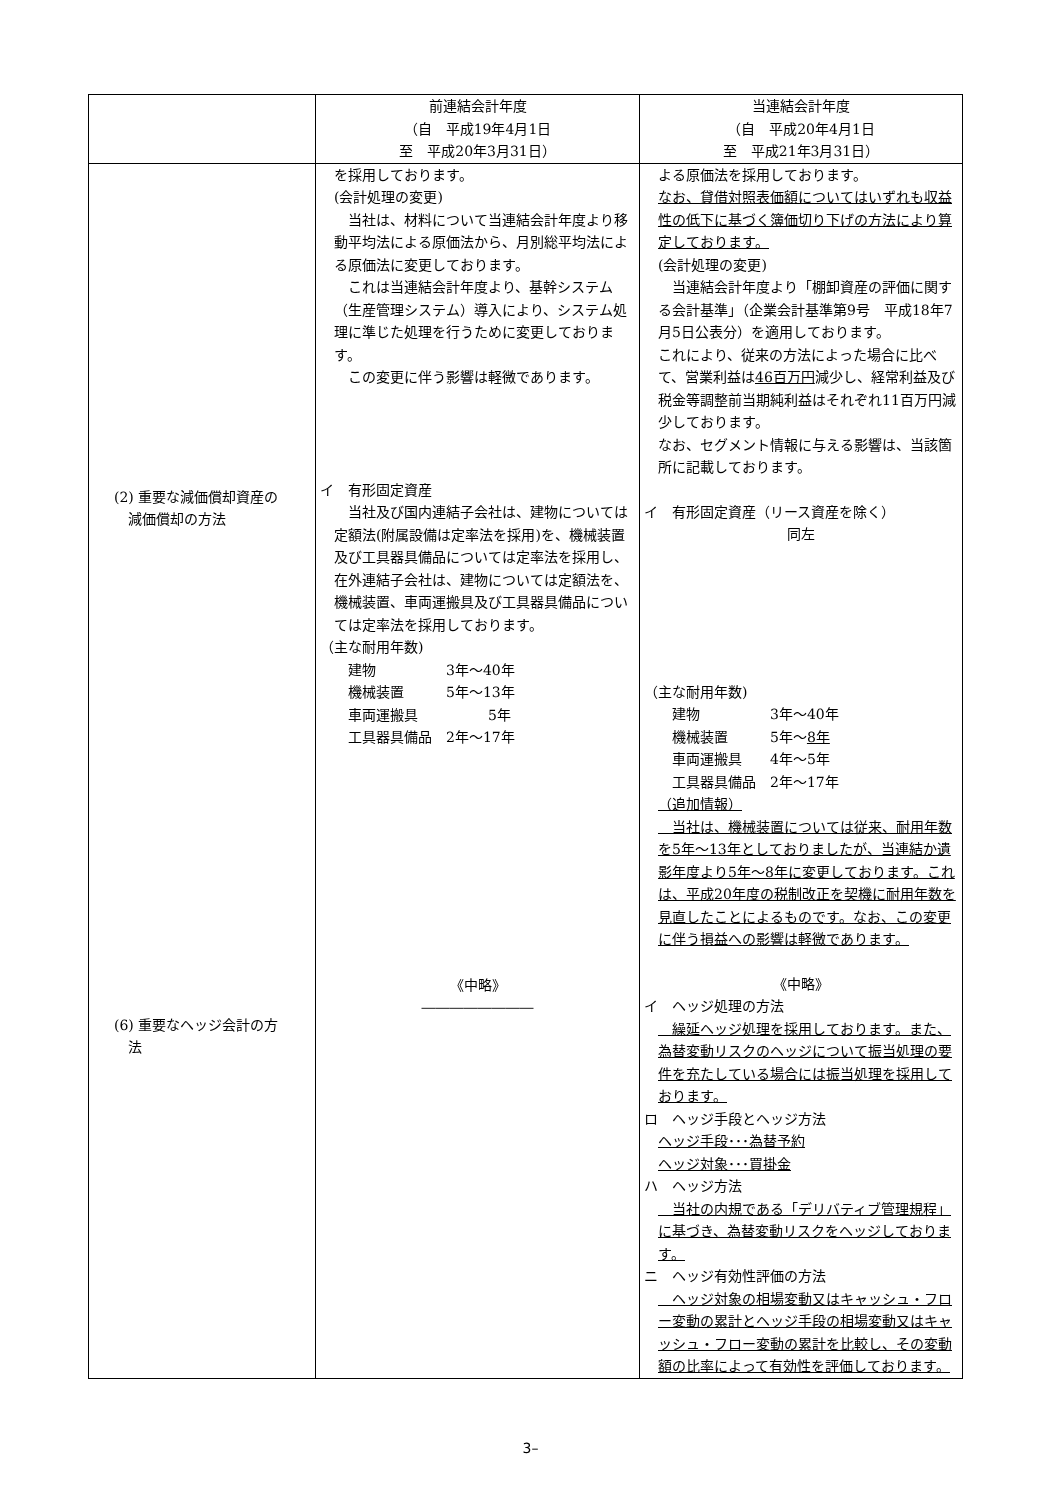| | 前連結会計年度 （自 平成19年4月1日 至 平成20年3月31日） | 当連結会計年度 （自 平成20年4月1日 至 平成21年3月31日） |
| (2) 重要な減価償却資産の 減価償却の方法 (6) 重要なヘッジ会計の方 法 | を採用しております。 (会計処理の変更) 当社は、材料について当連結会計年度より移動平均法による原価法から、月別総平均法による原価法に変更しております。 これは当連結会計年度より、基幹システム（生産管理システム）導入により、システム処理に準じた処理を行うために変更しております。 この変更に伴う影響は軽微であります。 イ 有形固定資産 当社及び国内連結子会社は、建物については定額法(附属設備は定率法を採用)を、機械装置及び工具器具備品については定率法を採用し、在外連結子会社は、建物については定額法を、機械装置、車両運搬具及び工具器具備品については定率法を採用しております。 （主な耐用年数) 建物 3年～40年 機械装置 5年～13年 車両運搬具 5年 工具器具備品 2年～17年 《中略》 ―――――――― | よる原価法を採用しております。 なお、貸借対照表価額についてはいずれも収益性の低下に基づく簿価切り下げの方法により算定しております。 (会計処理の変更) 当連結会計年度より「棚卸資産の評価に関する会計基準」（企業会計基準第9号 平成18年7月5日公表分）を適用しております。 これにより、従来の方法によった場合に比べて、営業利益は 46百万円 減少し、経常利益及び税金等調整前当期純利益はそれぞれ11百万円減少しております。 なお、セグメント情報に与える影響は、当該箇所に記載しております。 イ 有形固定資産（リース資産を除く） 同左 （主な耐用年数) 建物 3年～40年 機械装置 5年～ 8年 車両運搬具 4年～5年 工具器具備品 2年～17年 （追加情報） 当社は、機械装置については従来、耐用年数を5年～13年としておりましたが、当連結か遺影年度より5年～8年に変更しております。これは、平成20年度の税制改正を契機に耐用年数を見直したことによるものです。なお、この変更に伴う損益への影響は軽微であります。 《中略》 イ ヘッジ処理の方法 繰延ヘッジ処理を採用しております。また、為替変動リスクのヘッジについて振当処理の要件を充たしている場合には振当処理を採用しております。 ロ ヘッジ手段とヘッジ方法 ヘッジ手段･･･為替予約 ヘッジ対象･･･買掛金 ハ ヘッジ方法 当社の内規である「デリバティブ管理規程」に基づき、為替変動リスクをヘッジしております。 ニ ヘッジ有効性評価の方法 ヘッジ対象の相場変動又はキャッシュ・フロー変動の累計とヘッジ手段の相場変動又はキャッシュ・フロー変動の累計を比較し、その変動額の比率によって有効性を評価しております。 |
3–